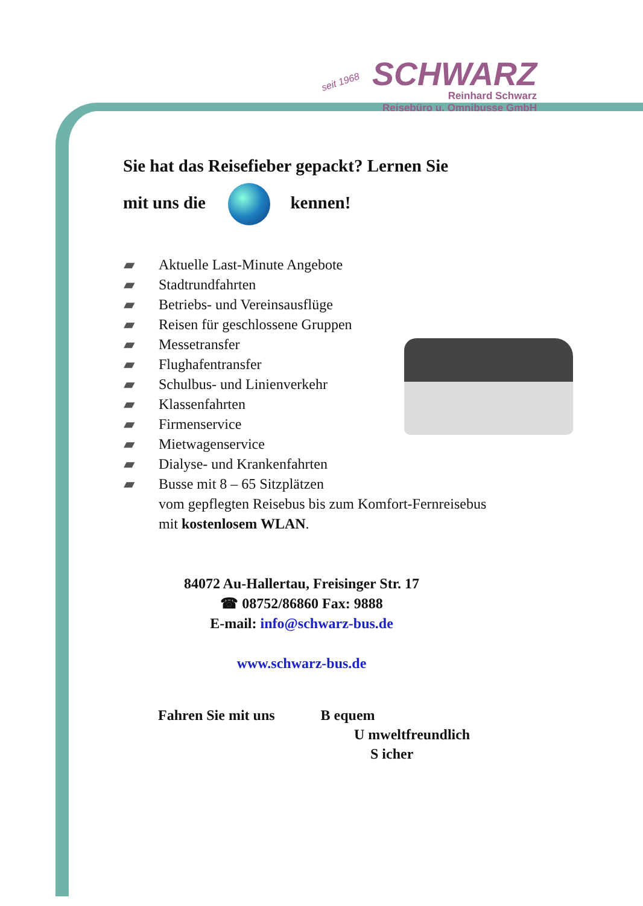seit 1968 SCHWARZ
Reinhard Schwarz
Reisebüro u. Omnibusse GmbH
Sie hat das Reisefieber gepackt? Lernen Sie
mit uns die kennen!
▰ Aktuelle Last-Minute Angebote
▰ Stadtrundfahrten
▰ Betriebs- und Vereinsausflüge
▰ Reisen für geschlossene Gruppen
▰ Messetransfer
▰ Flughafentransfer
▰ Schulbus- und Linienverkehr
▰ Klassenfahrten
▰ Firmenservice
▰ Mietwagenservice
▰ Dialyse- und Krankenfahrten
▰ Busse mit 8 – 65 Sitzplätzen
vom gepflegten Reisebus bis zum Komfort-Fernreisebus
mit kostenlosem WLAN.
84072 Au-Hallertau, Freisinger Str. 17
☎ 08752/86860 Fax: 9888
E-mail: info@schwarz-bus.de
www.schwarz-bus.de
Fahren Sie mit uns B equem
U mweltfreundlich
S icher